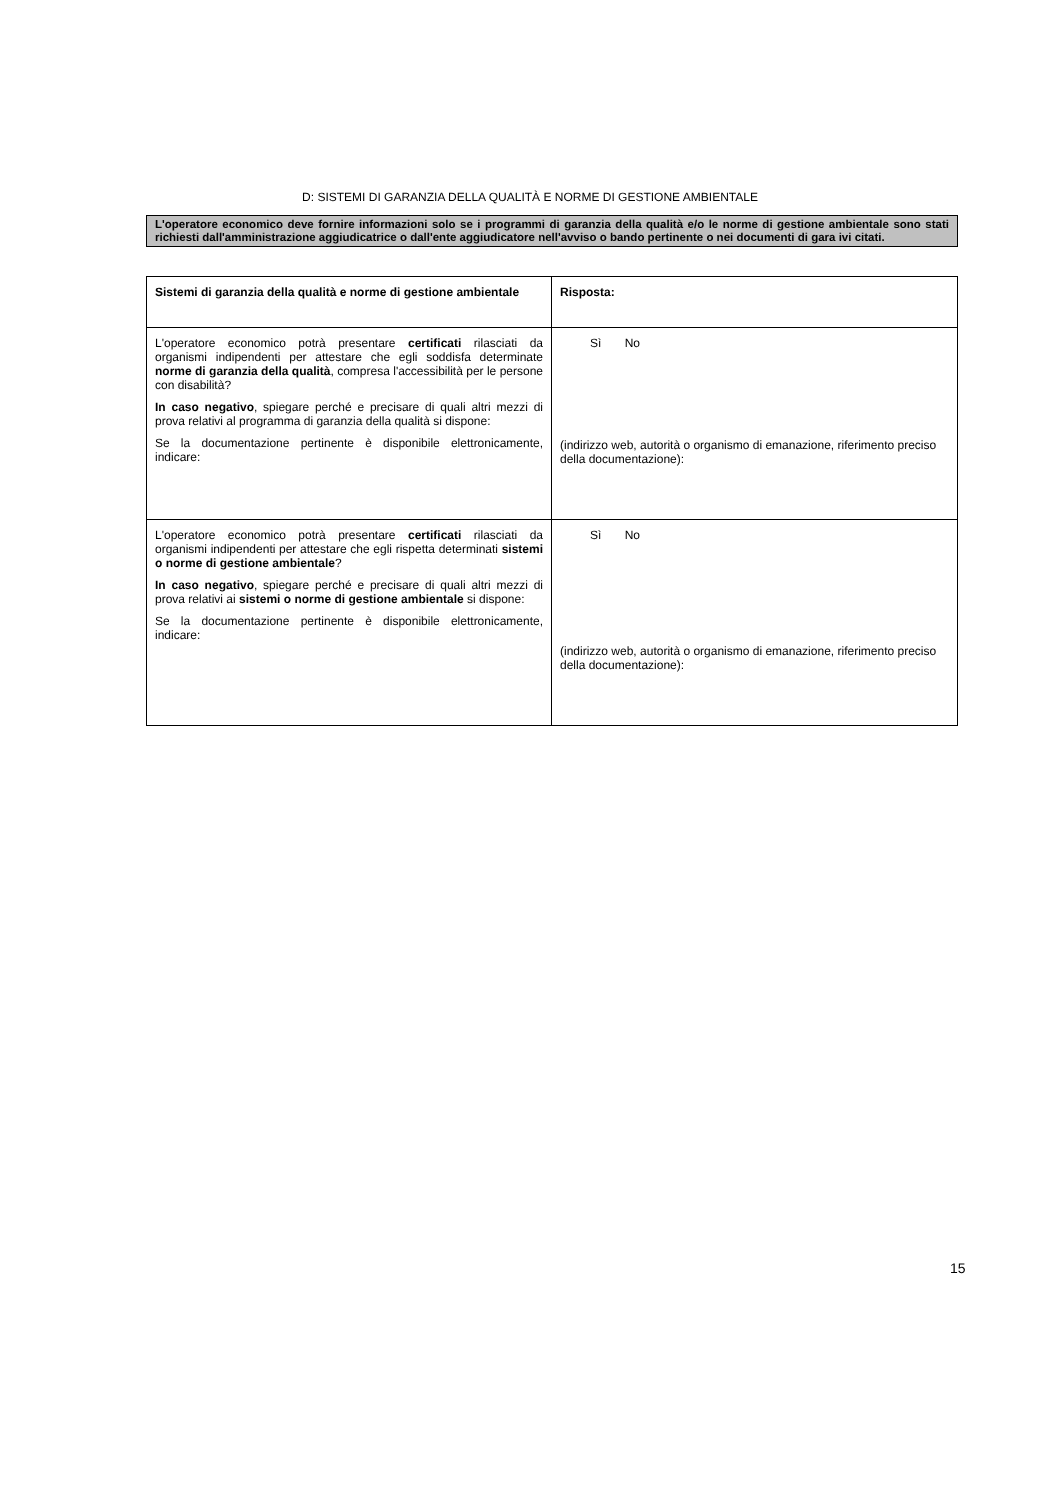D: SISTEMI DI GARANZIA DELLA QUALITÀ E NORME DI GESTIONE AMBIENTALE
L'operatore economico deve fornire informazioni solo se i programmi di garanzia della qualità e/o le norme di gestione ambientale sono stati richiesti dall'amministrazione aggiudicatrice o dall'ente aggiudicatore nell'avviso o bando pertinente o nei documenti di gara ivi citati.
| Sistemi di garanzia della qualità e norme di gestione ambientale | Risposta: |
| --- | --- |
| L'operatore economico potrà presentare certificati rilasciati da organismi indipendenti per attestare che egli soddisfa determinate norme di garanzia della qualità , compresa l'accessibilità per le persone con disabilità? In caso negativo , spiegare perché e precisare di quali altri mezzi di prova relativi al programma di garanzia della qualità si dispone: Se la documentazione pertinente è disponibile elettronicamente, indicare: | Sì No (indirizzo web, autorità o organismo di emanazione, riferimento preciso della documentazione): |
| L'operatore economico potrà presentare certificati rilasciati da organismi indipendenti per attestare che egli rispetta determinati sistemi o norme di gestione ambientale ? In caso negativo , spiegare perché e precisare di quali altri mezzi di prova relativi ai sistemi o norme di gestione ambientale si dispone: Se la documentazione pertinente è disponibile elettronicamente, indicare: | Sì No (indirizzo web, autorità o organismo di emanazione, riferimento preciso della documentazione): |
15